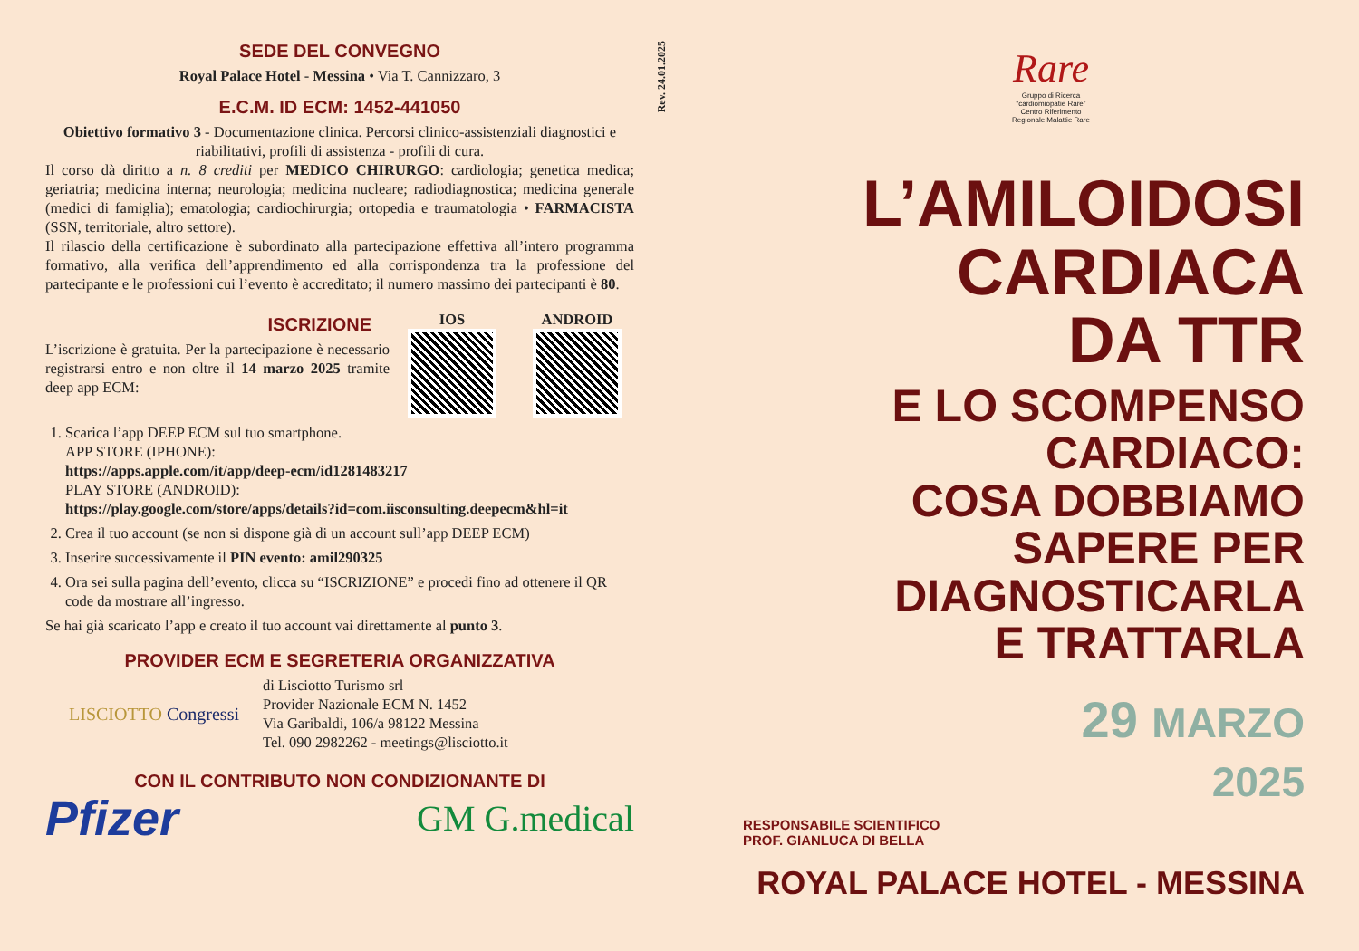SEDE DEL CONVEGNO
Royal Palace Hotel - Messina • Via T. Cannizzaro, 3
E.C.M. ID ECM: 1452-441050
Obiettivo formativo 3 - Documentazione clinica. Percorsi clinico-assistenziali diagnostici e riabilitativi, profili di assistenza - profili di cura.
Il corso dà diritto a n. 8 crediti per MEDICO CHIRURGO: cardiologia; genetica medica; geriatria; medicina interna; neurologia; medicina nucleare; radiodiagnostica; medicina generale (medici di famiglia); ematologia; cardiochirurgia; ortopedia e traumatologia • FARMACISTA (SSN, territoriale, altro settore).
Il rilascio della certificazione è subordinato alla partecipazione effettiva all’intero programma formativo, alla verifica dell’apprendimento ed alla corrispondenza tra la professione del partecipante e le professioni cui l’evento è accreditato; il numero massimo dei partecipanti è 80.
ISCRIZIONE
L’iscrizione è gratuita. Per la partecipazione è necessario registrarsi entro e non oltre il 14 marzo 2025 tramite deep app ECM:
IOS ANDROID
1. Scarica l’app DEEP ECM sul tuo smartphone.
APP STORE (IPHONE):
https://apps.apple.com/it/app/deep-ecm/id1281483217
PLAY STORE (ANDROID):
https://play.google.com/store/apps/details?id=com.iisconsulting.deepecm&hl=it
2. Crea il tuo account (se non si dispone già di un account sull’app DEEP ECM)
3. Inserire successivamente il PIN evento: amil290325
4. Ora sei sulla pagina dell’evento, clicca su “ISCRIZIONE” e procedi fino ad ottenere il QR code da mostrare all’ingresso.
Se hai già scaricato l’app e creato il tuo account vai direttamente al punto 3.
PROVIDER ECM E SEGRETERIA ORGANIZZATIVA
LISCIOTTO Congressi
di Lisciotto Turismo srl
Provider Nazionale ECM N. 1452
Via Garibaldi, 106/a 98122 Messina
Tel. 090 2982262 - meetings@lisciotto.it
CON IL CONTRIBUTO NON CONDIZIONANTE DI
Pfizer GM G.medical
Rev. 24.01.2025
Rare
Gruppo di Ricerca
“cardiomiopatie Rare”
Centro Riferimento
Regionale Malattie Rare
L’AMILOIDOSI CARDIACA
DA TTR
E LO SCOMPENSO
CARDIACO:
COSA DOBBIAMO
SAPERE PER
DIAGNOSTICARLA
E TRATTARLA
29 MARZO
2025
RESPONSABILE SCIENTIFICO
PROF. GIANLUCA DI BELLA
ROYAL PALACE HOTEL - MESSINA